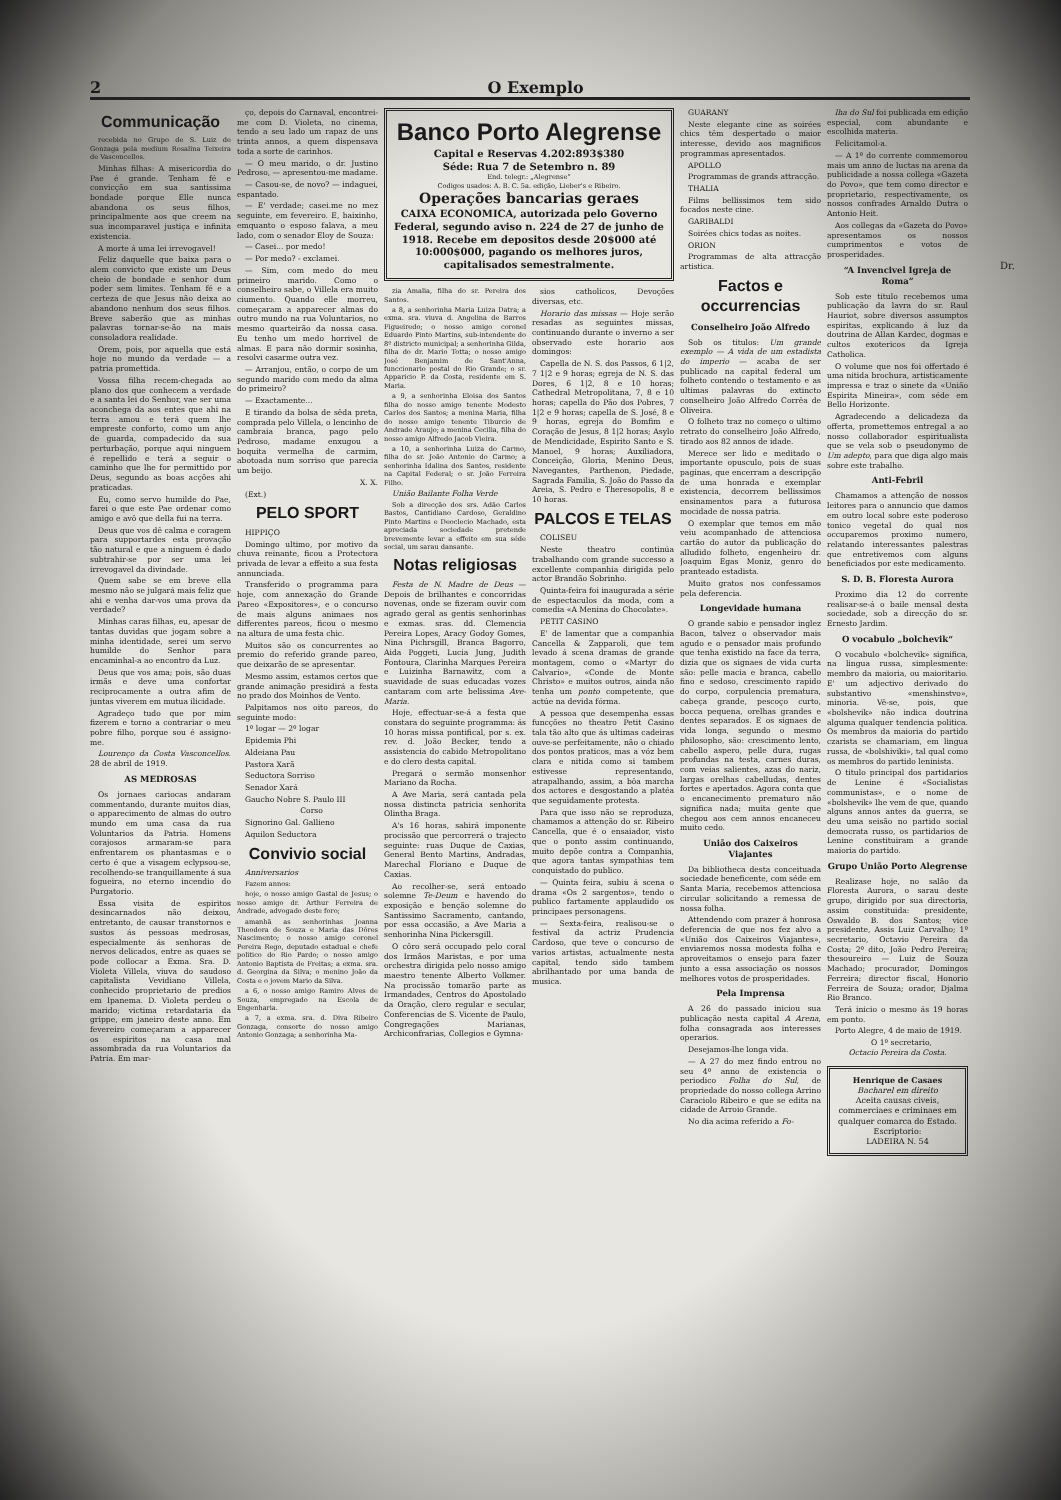2 O Exemplo
Communicação
recebida no Grupo de S. Luiz de Gonzaga pela medium Rosalina Teixeira de Vasconcellos.
Minhas filhas: A misericordia do Pae é grande. Tenham fé e convicção em sua santissima bondade porque Elle nunca abandona os seus filhos, principalmente aos que creem na sua incomparavel justiça e infinita existencia.
A morte á uma lei irrevogavel!
Feliz daquelle que baixa para o alem convicto que existe um Deus cheio de bondade e senhor dum poder sem limites. Tenham fé e a certeza de que Jesus não deixa ao abandono nenhum dos seus filhos. Breve saberão que as minhas palavras tornar-se-ão na mais consoladora realidade.
Orem, pois, por aquella que está hoje no mundo da verdade — a patria promettida.
Vossa filha recem-chegada ao plano dos que conhecem a verdade e a santa lei do Senhor, vae ser uma aconchega da aos entes que ahi na terra amou e terá quem lhe empreste conforto, como um anjo de guarda, compadecido da sua perturbação, porque aqui ninguem é repellido e terá a seguir o caminho que lhe for permittido por Deus, segundo as boas acções ahi praticadas.
Eu, como servo humilde do Pae, farei o que este Pae ordenar como amigo e avô que della fui na terra.
Deus que vos dê calma e coragem para supportardes esta provação tão natural e que a ninguem é dado subtrahir-se por ser uma lei irrevogavel da divindade.
Quem sabe se em breve ella mesmo não se julgará mais feliz que ahi e venha dar-vos uma prova da verdade?
Minhas caras filhas, eu, apesar de tantas duvidas que jogam sobre a minha identidade, serei um servo humilde do Senhor para encaminhal-a ao encontro da Luz.
Deus que vos ama; pois, são duas irmãs e deve uma confortar reciprocamente a outra afim de juntas viverem em mutua ilicidade.
Agradeço tudo que por mim fizerem e torno a contrariar o meu pobre filho, porque sou é assigno-me.
Lourenço da Costa Vasconcellos. 28 de abril de 1919.
AS MEDROSAS
Os jornaes cariocas andaram commentando, durante muitos dias, o apparecimento de almas do outro mundo em uma casa da rua Voluntarios da Patria. Homens corajosos armaram-se para enfrentarem os phantasmas e o certo é que a visagem eclypsou-se, recolhendo-se tranquillamente á sua fogueira, no eterno incendio do Purgatorio.
Essa visita de espiritos desincarnados não deixou, entretanto, de causar transtornos e sustos ás pessoas medrosas, especialmente ás senhoras de nervos delicados, entre as quaes se pode collocar a Exma. Sra. D. Violeta Villela, viuva do saudoso capitalista Vevidiano Villela, conhecido proprietario de predios em Ipanema. D. Violeta perdeu o marido; victima retardataria da grippe, em janeiro deste anno. Em fevereiro começaram a apparecer os espiritos na casa mal assombrada da rua Voluntarios da Patria. Em mar-
ço, depois do Carnaval, encontrei-me com D. Violeta, no cinema, tendo a seu lado um rapaz de uns trinta annos, a quem dispensava toda a sorte de carinhos.
— O meu marido, o dr. Justino Pedroso, — apresentou-me madame.
— Casou-se, de novo? — indaguei, espantado.
— E' verdade; casei.me no mez seguinte, em fevereiro. E, baixinho, emquanto o esposo falava, a meu lado, com o senador Eloy de Souza:
— Casei... por medo!
— Por medo? - exclamei.
— Sim, com medo do meu primeiro marido. Como o conselheiro sabe, o Villela era muito ciumento. Quando elle morreu, começaram a apparecer almas do outro mundo na rua Voluntarios, no mesmo quarteirão da nossa casa. Eu tenho um medo horrivel de almas. E para não dormir sosinha, resolvi casarme outra vez.
— Arranjou, então, o corpo de um segundo marido com medo da alma do primeiro?
— Exactamente...
E tirando da bolsa de sêda preta, comprada pelo Villela, o lencinho de cambraia branca, pago pelo Pedroso, madame enxugou a boquita vermelha de carmim, abotoada num sorriso que parecia um beijo.
X. X.
(Ext.)
PELO SPORT
HIPPIÇO
Domingo ultimo, por motivo da chuva reinante, ficou a Protectora privada de levar a effeito a sua festa annunciada.
Transferido o programma para hoje, com annexação do Grande Pareo «Expositores», e o concurso de mais alguns animaes nos differentes pareos, ficou o mesmo na altura de uma festa chic.
Muitos são os concurrentes ao premio do referido grande pareo, que deixarão de se apresentar.
Mesmo assim, estamos certos que grande animação presidirá a festa no prado dos Moinhos de Vento.
Palpitamos nos oito pareos, do seguinte modo:
1º logar — 2º logar
Epidemia Phi
Aldeiana Pau
Pastora Xarã
Seductora Sorriso
Senador Xará
Gaucho Nobre S. Paulo III
Corso
Signorino Gal. Gallieno
Aquilon Seductora
Convivio social
Anniversarios
Fazem annos:
hoje, o nosso amigo Gastal de Jesus; o nosso amigo dr. Arthur Ferreira de Andrade, advogado deste foro;
amanhã as senhorinhas Joanna Theodora de Souza e Maria das Dôres Nascimento; o nosso amigo coronel Pereira Rego, deputado estadual e chefe politico do Rio Pardo; o nosso amigo Antonio Baptista de Freitas; a exma. sra. d. Georgina da Silva; o menino João da Costa e o jovem Mario da Silva.
a 6, o nosso amigo Ramiro Alves de Souza, empregado na Escola de Engenharia.
a 7, a exma. sra. d. Diva Ribeiro Gonzaga, consorte do nosso amigo Antonio Gonzaga; a senhorinha Ma-
Banco Porto Alegrense
Capital e Reservas 4.202:893$380
Séde: Rua 7 de Setembro n. 89
End. telegr.: „Alegrense“
Codigos usados: A. B. C. 5a. edição, Lieber's e Ribeiro.
Operações bancarias geraes
CAIXA ECONOMICA, autorizada pelo Governo Federal, segundo aviso n. 224 de 27 de junho de 1918. Recebe em depositos desde 20$000 até 10:000$000, pagando os melhores juros, capitalisados semestralmente.
zia Amalia, filha do sr. Pereira dos Santos.
a 8, a senhorinha Maria Luiza Datra; a exma. sra. viuva d. Angelina de Barros Figueiredo; o nosso amigo coronel Eduardo Pinto Martins, sub-intendente do 8º districto municipal; a senhorinha Gilda, filha do dr. Mario Totta; o nosso amigo José Benjamim de Sant'Anna, funccionario postal do Rio Grande; o sr. Apparicio P. da Costa, residente em S. Maria.
a 9, a senhorinha Eloisa dos Santos filha do nosso amigo tenente Modesto Carlos dos Santos; a menina Maria, filha do nosso amigo tenente Tiburcio de Andrade Araujo; a menina Cecilia, filha do nosso amigo Alfredo Jacob Vieira.
a 10, a senhorinha Luiza do Carmo, filha do sr. João Antonio do Carmo; a senhorinha Idalina dos Santos, residente na Capital Federal; o sr. João Ferreira Filho.
União Bailante Folha Verde
Sob a direcção dos srs. Adão Carlos Bastos, Cantidiano Cardoso, Geraldino Pinto Martins e Deoclecio Machado, esta apreciada sociedade pretende brevemente levar a effeito em sua séde social, um sarau dansante.
Notas religiosas
Festa de N. Madre de Deus — Depois de brilhantes e concorridas novenas, onde se fizeram ouvir com agrado geral as gentis senhorinhas e exmas. sras. dd. Clemencia Pereira Lopes, Aracy Godoy Gomes, Nina Pichrsgill, Branca Bagorro, Aida Poggeti, Lucia Jung, Judith Fontoura, Clarinha Marques Pereira e Luizinha Barnawitz, com a suavidade de suas educadas vozes cantaram com arte belissima Ave-Maria.
Hoje, effectuar-se-á a festa que constara do seguinte programma: ás 10 horas missa pontifical, por s. ex. rev. d. João Becker, tendo a assistencia do cabido Metropolitano e do clero desta capital.
Pregará o sermão monsenhor Mariano da Rocha.
A Ave Maria, será cantada pela nossa distincta patricia senhorita Olintha Braga.
A's 16 horas, sahirá imponente procissão que percorrerá o trajecto seguinte: ruas Duque de Caxias, General Bento Martins, Andradas, Marechal Floriano e Duque de Caxias.
Ao recolher-se, será entoado solemne Te-Deum e havendo do exposição e benção solemne do Santissimo Sacramento, cantando, por essa occasião, a Ave Maria a senhorinha Nina Pickersgill.
O côro será occupado pelo coral dos Irmãos Maristas, e por uma orchestra dirigida pelo nosso amigo maestro tenente Alberto Volkmer. Na procissão tomarão parte as Irmandades, Centros do Apostolado da Oração, clero regular e secular, Conferencias de S. Vicente de Paulo, Congregações Marianas, Archiconfrarias, Collegios e Gymna-
sios catholicos, Devoções diversas, etc.
Horario das missas — Hoje serão resadas as seguintes missas, continuando durante o inverno a ser observado este horario aos domingos:
Capella de N. S. dos Passos, 6 1|2, 7 1|2 e 9 horas; egreja de N. S. das Dores, 6 1|2, 8 e 10 horas; Cathedral Metropolitana, 7, 8 e 10 horas; capella do Pão dos Pobres, 7 1|2 e 9 horas; capella de S. José, 8 e 9 horas, egreja do Bomfim e Coração de Jesus, 8 1|2 horas; Asylo de Mendicidade, Espirito Santo e S. Manoel, 9 horas; Auxiliadora, Conceição, Gloria, Menino Deus, Navegantes, Parthenon, Piedade, Sagrada Familia, S. João do Passo da Areia, S. Pedro e Theresopolis, 8 e 10 horas.
PALCOS E TELAS
COLISEU
Neste theatro continúa trabalhando com grande successo a excellente companhia dirigida pelo actor Brandão Sobrinho.
Quinta-feira foi inaugurada a série de espectaculos da moda, com a comedia «A Menina do Chocolate».
PETIT CASINO
E' de lamentar que a companhia Cancella & Zapparoli, que tem levado á scena dramas de grande montagem, como o «Martyr do Calvario», «Conde de Monte Christo» e muitos outros, ainda não tenha um ponto competente, que actúe na devida fórma.
A pessoa que desempenha essas funcções no theatro Petit Casino tala tão alto que ás ultimas cadeiras ouve-se perfeitamente, não o chiado dos pontos praticos, mas a vóz bem clara e nitida como si tambem estivesse representando, atrapalhando, assim, a bôa marcha dos actores e desgostando a platéa que seguidamente protesta.
Para que isso não se reproduza, chamamos a attenção do sr. Ribeiro Cancella, que é o ensaiador, visto que o ponto assim continuando, muito depõe contra a Companhia, que agora tantas sympathias tem conquistado do publico.
— Quinta feira, subiu á scena o drama «Os 2 sargentos», tendo o publico fartamente applaudido os principaes personagens.
— Sexta-feira, realisou-se o festival da actriz Prudencia Cardoso, que teve o concurso de varios artistas, actualmente nesta capital, tendo sido tambem abrilhantado por uma banda de musica.
GUARANY
Neste elegante cine as soirées chics têm despertado o maior interesse, devido aos magnificos programmas apresentados.
APOLLO
Programmas de grands attracção.
THALIA
Films bellissimos tem sido focados neste cine.
GARIBALDI
Soirées chics todas as noites.
ORION
Programmas de alta attracção artistica.
Factos e occurrencias
Conselheiro João Alfredo
Sob os titulos: Um grande exemplo — A vida de um estadista do imperio — acaba de ser publicado na capital federal um folheto contendo o testamento e as ultimas palavras do extincto conselheiro João Alfredo Corrêa de Oliveira.
O folheto traz no começo o ultimo retrato do conselheiro João Alfredo, tirado aos 82 annos de idade.
Merece ser lido e meditado o importante opusculo, pois de suas paginas, que encerram a descripção de uma honrada e exemplar existencia, decorrem bellissimos ensinamentos para a futurosa mocidade de nossa patria.
O exemplar que temos em mão veiu acompanhado de attenciosa cartão do autor da publicação do alludido folheto, engenheiro dr. Joaquim Egas Moniz, genro do pranteado estadista.
Muito gratos nos confessamos pela deferencia.
Longevidade humana
O grande sabio e pensador inglez Bacon, talvez o observador mais agudo e o pensador mais profundo que tenha existido na face da terra, dizia que os signaes de vida curta são: pelle macia e branca, cabello fino e sedoso, crescimento rapido do corpo, corpulencia prematura, cabeça grande, pescoço curto, bocca pequena, orelhas grandes e dentes separados. E os signaes de vida longa, segundo o mesmo philosopho, são: crescimento lento, cabello aspero, pelle dura, rugas profundas na testa, carnes duras, com veias salientes, azas do nariz, largas orelhas cabelludas, dentes fortes e apertados. Agora conta que o encanecimento prematuro não significa nada; muita gente que chegou aos cem annos encaneceu muito cedo.
União dos Caixeiros Viajantes
Da bibliotheca desta conceituada sociedade beneficente, com séde em Santa Maria, recebemos attenciosa circular solicitando a remessa de nossa folha.
Attendendo com prazer á honrosa deferencia de que nos fez alvo a «União dos Caixeiros Viajantes», enviaremos nossa modesta folha e aproveitamos o ensejo para fazer junto a essa associação os nossos melhores votos de prosperidades.
Pela Imprensa
A 26 do passado iniciou sua publicação nesta capital A Arena, folha consagrada aos interesses operarios.
Desejamos-lhe longa vida.
— A 27 do mez findo entrou no seu 4º anno de existencia o periodico Folha do Sul, de propriedade do nosso collega Arrino Caraciolo Ribeiro e que se edita na cidade de Arroio Grande.
No dia acima referido a Fo-
lha do Sul foi publicada em edição especial, com abundante e escolhida materia.
Felicitamol-a.
— A 1º do corrente commemorou mais um anno de luctas na arena da publicidade a nossa collega «Gazeta do Povo», que tem como director e proprietario, respectivamente, os nossos confrades Arnaldo Dutra o Antonio Heit.
Aos collegas da «Gazeta do Povo» apresentamos os nossos cumprimentos e votos de prosperidades.
“A Invencivel Igreja de Roma”
Sob este titulo recebemos uma publicação da lavra do sr. Raul Hauriot, sobre diversos assumptos espiritas, explicando á luz da doutrina de Allan Kardec, dogmas e cultos exotericos da Igreja Catholica.
O volume que nos foi offertado é uma nitida brochura, artisticamente impressa e traz o sinete da «União Espirita Mineira», com séde em Bello Horizonte.
Agradecendo a delicadeza da offerta, promettemos entregal a ao nosso collaborador espiritualista que se vela sob o pseudonymo de Um adepto, para que diga algo mais sobre este trabalho.
Anti-Febril
Chamamos a attenção de nossos leitores para o annuncio que damos em outro local sobre este poderoso tonico vegetal do qual nos occuparemos proximo numero, relatando interessantes palestras que entretivemos com alguns beneficiados por este medicamento.
S. D. B. Floresta Aurora
Proximo dia 12 do corrente realisar-se-á o baile mensal desta sociedade, sob a direcção do sr. Ernesto Jardim.
O vocabulo „bolchevik“
O vocabulo «bolchevik» significa, na lingua russa, simplesmente: membro da maioria, ou maioritario. E' um adjectivo derivado do substantivo «menshinstvo», minoria. Vê-se, pois, que «bolshevik» não indica doutrina alguma qualquer tendencia politica. Os membros da maioria do partido czarista se chamariam, em lingua russa, de «bolshiviki», tal qual como os membros do partido leninista.
O titulo principal dos partidarios de Lenine é «Socialistas communistas», e o nome de «bolshevik» lhe vem de que, quando alguns annos antes da guerra, se deu uma seisão no partido social democrata russo, os partidarios de Lenine constituiram a grande maioria do partido.
Grupo União Porto Alegrense
Realizase hoje, no salão da Floresta Aurora, o sarau deste grupo, dirigido por sua directoria, assim constituida: presidente, Oswaldo B. dos Santos; vice presidente, Assis Luiz Carvalho; 1º secretario, Octavio Pereira da Costa; 2º dito, João Pedro Pereira; thesoureiro — Luiz de Souza Machado; procurador, Domingos Ferreira; director fiscal, Honorio Ferreira de Souza; orador, Djalma Rio Branco.
Terá inicio o mesmo ás 19 horas em ponto.
Porto Alegre, 4 de maio de 1919.
O 1º secretario,
Octacio Pereira da Costa.
Henrique de Casaes
Bacharel em direito
Aceita causas civeis, commerciaes e criminaes em qualquer comarca do Estado.
Escriptorio:
LADEIRA N. 54
Dr.